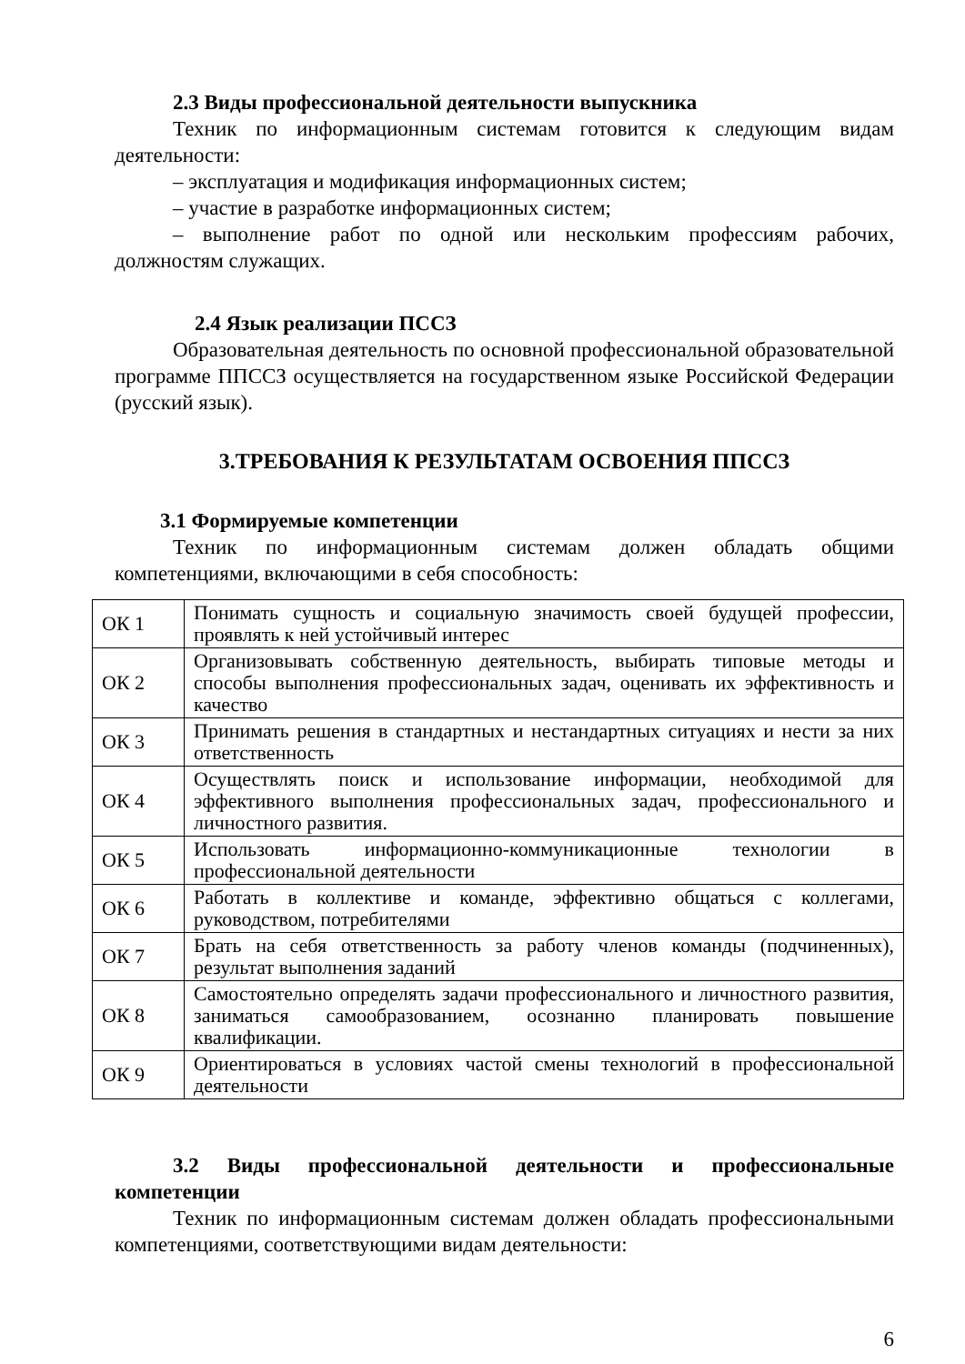2.3 Виды профессиональной деятельности выпускника
Техник по информационным системам готовится к следующим видам деятельности:
– эксплуатация и модификация информационных систем;
– участие в разработке информационных систем;
– выполнение работ по одной или нескольким профессиям рабочих, должностям служащих.
2.4 Язык реализации ПССЗ
Образовательная деятельность по основной профессиональной образовательной программе ППССЗ осуществляется на государственном языке Российской Федерации (русский язык).
3.ТРЕБОВАНИЯ К РЕЗУЛЬТАТАМ ОСВОЕНИЯ ППССЗ
3.1 Формируемые компетенции
Техник по информационным системам должен обладать общими компетенциями, включающими в себя способность:
| ОК 1 | Понимать сущность и социальную значимость своей будущей профессии, проявлять к ней устойчивый интерес |
| ОК 2 | Организовывать собственную деятельность, выбирать типовые методы и способы выполнения профессиональных задач, оценивать их эффективность и качество |
| ОК 3 | Принимать решения в стандартных и нестандартных ситуациях и нести за них ответственность |
| ОК 4 | Осуществлять поиск и использование информации, необходимой для эффективного выполнения профессиональных задач, профессионального и личностного развития. |
| ОК 5 | Использовать информационно-коммуникационные технологии в профессиональной деятельности |
| ОК 6 | Работать в коллективе и команде, эффективно общаться с коллегами, руководством, потребителями |
| ОК 7 | Брать на себя ответственность за работу членов команды (подчиненных), результат выполнения заданий |
| ОК 8 | Самостоятельно определять задачи профессионального и личностного развития, заниматься самообразованием, осознанно планировать повышение квалификации. |
| ОК 9 | Ориентироваться в условиях частой смены технологий в профессиональной деятельности |
3.2 Виды профессиональной деятельности и профессиональные компетенции
Техник по информационным системам должен обладать профессиональными компетенциями, соответствующими видам деятельности:
6